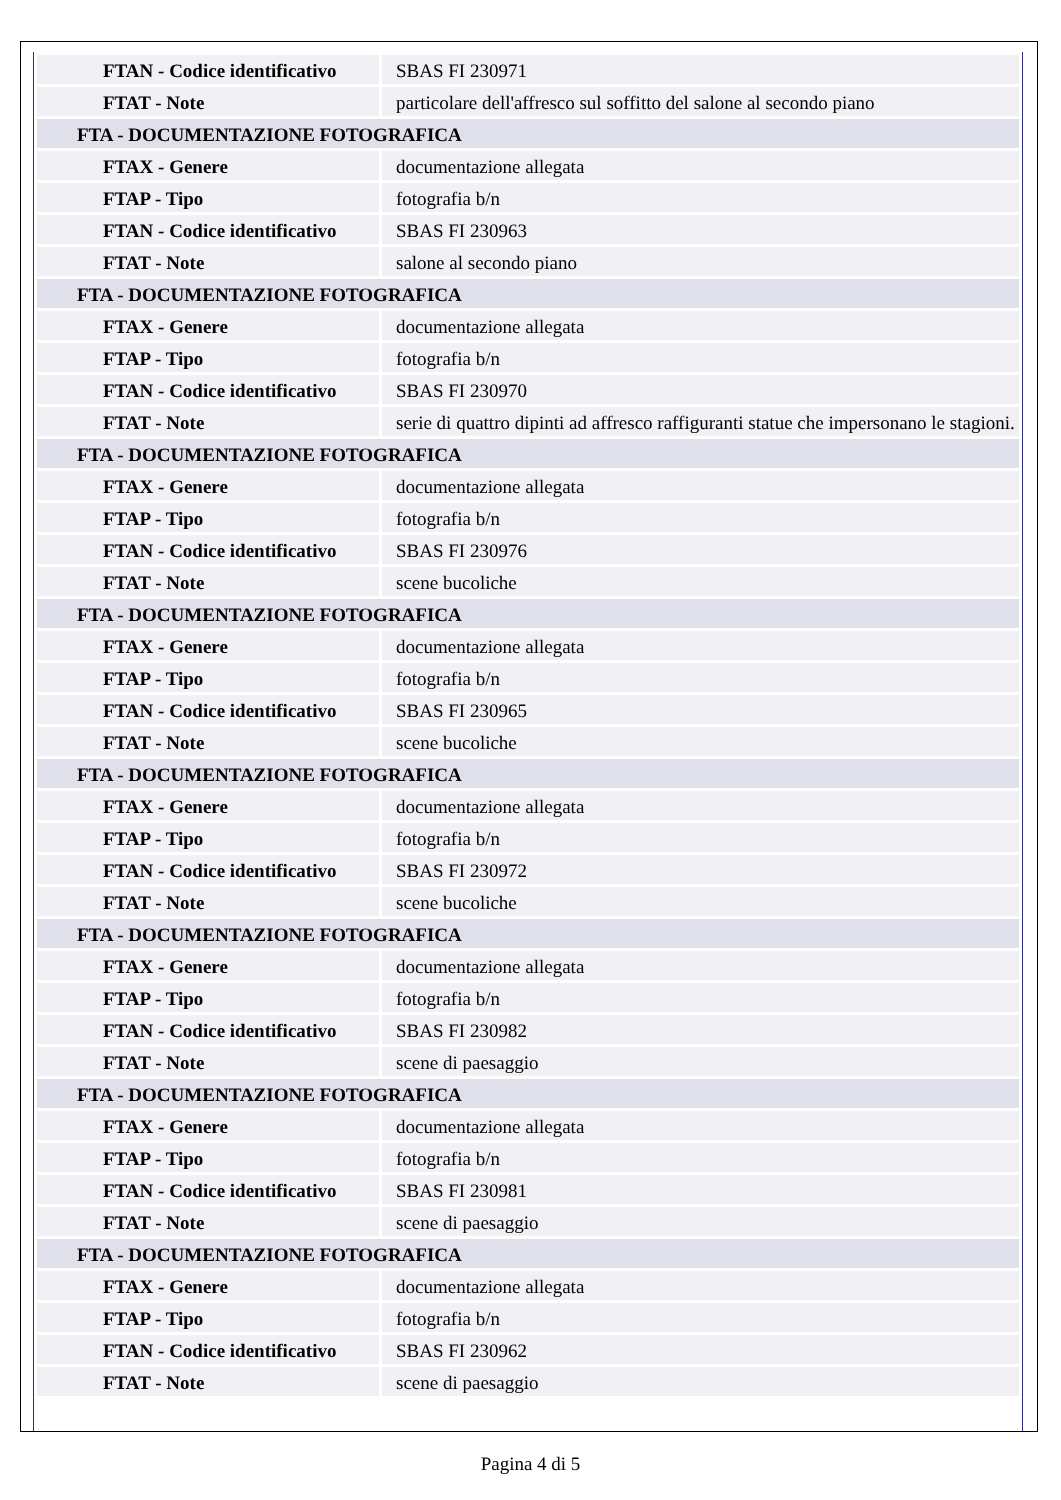| FTAN - Codice identificativo | SBAS FI 230971 |
| FTAT - Note | particolare dell'affresco sul soffitto del salone al secondo piano |
| FTA - DOCUMENTAZIONE FOTOGRAFICA | |
| FTAX - Genere | documentazione allegata |
| FTAP - Tipo | fotografia b/n |
| FTAN - Codice identificativo | SBAS FI 230963 |
| FTAT - Note | salone al secondo piano |
| FTA - DOCUMENTAZIONE FOTOGRAFICA | |
| FTAX - Genere | documentazione allegata |
| FTAP - Tipo | fotografia b/n |
| FTAN - Codice identificativo | SBAS FI 230970 |
| FTAT - Note | serie di quattro dipinti ad affresco raffiguranti statue che impersonano le stagioni. |
| FTA - DOCUMENTAZIONE FOTOGRAFICA | |
| FTAX - Genere | documentazione allegata |
| FTAP - Tipo | fotografia b/n |
| FTAN - Codice identificativo | SBAS FI 230976 |
| FTAT - Note | scene bucoliche |
| FTA - DOCUMENTAZIONE FOTOGRAFICA | |
| FTAX - Genere | documentazione allegata |
| FTAP - Tipo | fotografia b/n |
| FTAN - Codice identificativo | SBAS FI 230965 |
| FTAT - Note | scene bucoliche |
| FTA - DOCUMENTAZIONE FOTOGRAFICA | |
| FTAX - Genere | documentazione allegata |
| FTAP - Tipo | fotografia b/n |
| FTAN - Codice identificativo | SBAS FI 230972 |
| FTAT - Note | scene bucoliche |
| FTA - DOCUMENTAZIONE FOTOGRAFICA | |
| FTAX - Genere | documentazione allegata |
| FTAP - Tipo | fotografia b/n |
| FTAN - Codice identificativo | SBAS FI 230982 |
| FTAT - Note | scene di paesaggio |
| FTA - DOCUMENTAZIONE FOTOGRAFICA | |
| FTAX - Genere | documentazione allegata |
| FTAP - Tipo | fotografia b/n |
| FTAN - Codice identificativo | SBAS FI 230981 |
| FTAT - Note | scene di paesaggio |
| FTA - DOCUMENTAZIONE FOTOGRAFICA | |
| FTAX - Genere | documentazione allegata |
| FTAP - Tipo | fotografia b/n |
| FTAN - Codice identificativo | SBAS FI 230962 |
| FTAT - Note | scene di paesaggio |
Pagina 4 di 5